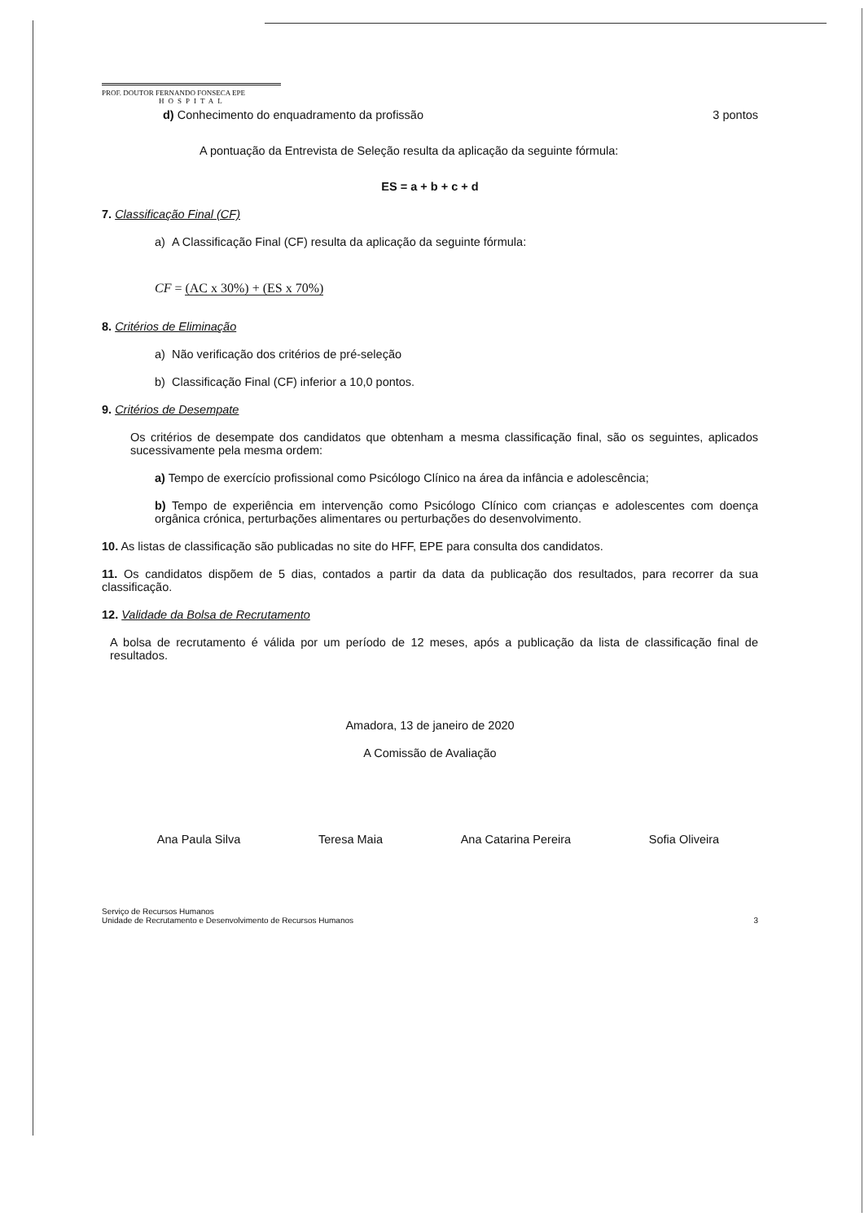PROF. DOUTOR FERNANDO FONSECA EPE
HOSPITAL
d) Conhecimento do enquadramento da profissão 3 pontos
A pontuação da Entrevista de Seleção resulta da aplicação da seguinte fórmula:
ES = a + b + c + d
7. Classificação Final (CF)
a) A Classificação Final (CF) resulta da aplicação da seguinte fórmula:
CF = (AC x 30%) + (ES x 70%)
8. Critérios de Eliminação
a) Não verificação dos critérios de pré-seleção
b) Classificação Final (CF) inferior a 10,0 pontos.
9. Critérios de Desempate
Os critérios de desempate dos candidatos que obtenham a mesma classificação final, são os seguintes, aplicados sucessivamente pela mesma ordem:
a) Tempo de exercício profissional como Psicólogo Clínico na área da infância e adolescência;
b) Tempo de experiência em intervenção como Psicólogo Clínico com crianças e adolescentes com doença orgânica crónica, perturbações alimentares ou perturbações do desenvolvimento.
10. As listas de classificação são publicadas no site do HFF, EPE para consulta dos candidatos.
11. Os candidatos dispõem de 5 dias, contados a partir da data da publicação dos resultados, para recorrer da sua classificação.
12. Validade da Bolsa de Recrutamento
A bolsa de recrutamento é válida por um período de 12 meses, após a publicação da lista de classificação final de resultados.
Amadora, 13 de janeiro de 2020
A Comissão de Avaliação
Ana Paula Silva Teresa Maia Ana Catarina Pereira Sofia Oliveira
Serviço de Recursos Humanos
Unidade de Recrutamento e Desenvolvimento de Recursos Humanos 3